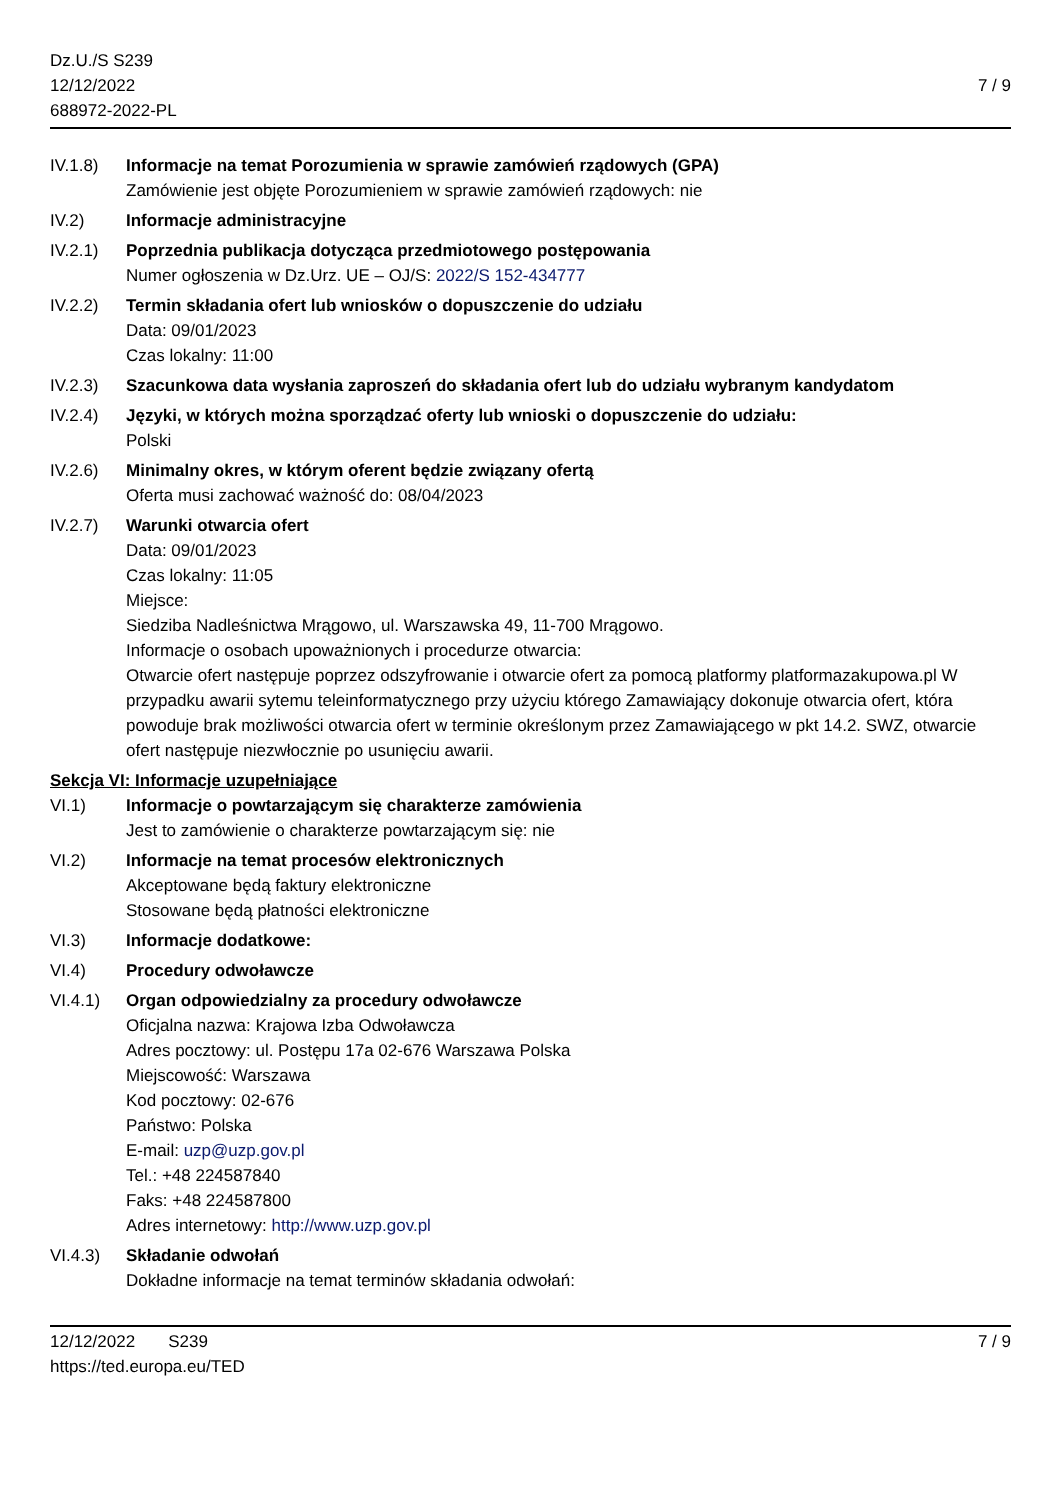Dz.U./S S239
12/12/2022
688972-2022-PL
7 / 9
IV.1.8) Informacje na temat Porozumienia w sprawie zamówień rządowych (GPA)
Zamówienie jest objęte Porozumieniem w sprawie zamówień rządowych: nie
IV.2) Informacje administracyjne
IV.2.1) Poprzednia publikacja dotycząca przedmiotowego postępowania
Numer ogłoszenia w Dz.Urz. UE – OJ/S: 2022/S 152-434777
IV.2.2) Termin składania ofert lub wniosków o dopuszczenie do udziału
Data: 09/01/2023
Czas lokalny: 11:00
IV.2.3) Szacunkowa data wysłania zaproszeń do składania ofert lub do udziału wybranym kandydatom
IV.2.4) Języki, w których można sporządzać oferty lub wnioski o dopuszczenie do udziału:
Polski
IV.2.6) Minimalny okres, w którym oferent będzie związany ofertą
Oferta musi zachować ważność do: 08/04/2023
IV.2.7) Warunki otwarcia ofert
Data: 09/01/2023
Czas lokalny: 11:05
Miejsce:
Siedziba Nadleśnictwa Mrągowo, ul. Warszawska 49, 11-700 Mrągowo.
Informacje o osobach upoważnionych i procedurze otwarcia:
Otwarcie ofert następuje poprzez odszyfrowanie i otwarcie ofert za pomocą platformy platformazakupowa.pl W przypadku awarii sytemu teleinformatycznego przy użyciu którego Zamawiający dokonuje otwarcia ofert, która powoduje brak możliwości otwarcia ofert w terminie określonym przez Zamawiającego w pkt 14.2. SWZ, otwarcie ofert następuje niezwłocznie po usunięciu awarii.
Sekcja VI: Informacje uzupełniające
VI.1) Informacje o powtarzającym się charakterze zamówienia
Jest to zamówienie o charakterze powtarzającym się: nie
VI.2) Informacje na temat procesów elektronicznych
Akceptowane będą faktury elektroniczne
Stosowane będą płatności elektroniczne
VI.3) Informacje dodatkowe:
VI.4) Procedury odwoławcze
VI.4.1) Organ odpowiedzialny za procedury odwoławcze
Oficjalna nazwa: Krajowa Izba Odwoławcza
Adres pocztowy: ul. Postępu 17a 02-676 Warszawa Polska
Miejscowość: Warszawa
Kod pocztowy: 02-676
Państwo: Polska
E-mail: uzp@uzp.gov.pl
Tel.: +48 224587840
Faks: +48 224587800
Adres internetowy: http://www.uzp.gov.pl
VI.4.3) Składanie odwołań
Dokładne informacje na temat terminów składania odwołań:
12/12/2022 S239
https://ted.europa.eu/TED
7 / 9